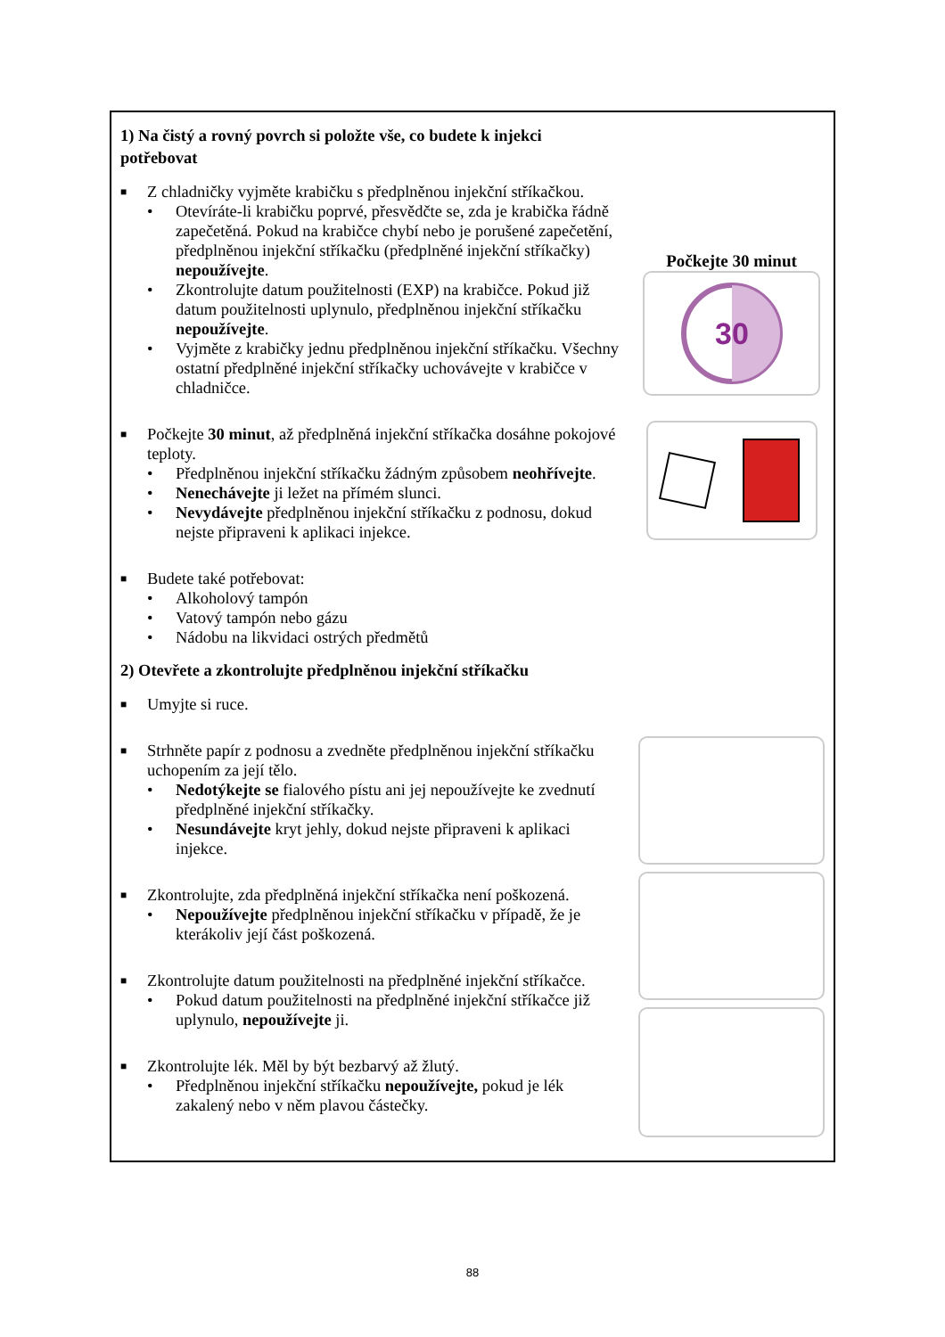1) Na čistý a rovný povrch si položte vše, co budete k injekci potřebovat
■ Z chladničky vyjměte krabičku s předplněnou injekční stříkačkou.
• Otevíráte-li krabičku poprvé, přesvědčte se, zda je krabička řádně zapečetěná. Pokud na krabičce chybí nebo je porušené zapečetění, předplněnou injekční stříkačku (předplněné injekční stříkačky) nepoužívejte.
• Zkontrolujte datum použitelnosti (EXP) na krabičce. Pokud již datum použitelnosti uplynulo, předplněnou injekční stříkačku nepoužívejte.
• Vyjměte z krabičky jednu předplněnou injekční stříkačku. Všechny ostatní předplněné injekční stříkačky uchovávejte v krabičce v chladničce.
■ Počkejte 30 minut, až předplněná injekční stříkačka dosáhne pokojové teploty.
• Předplněnou injekční stříkačku žádným způsobem neohřívejte.
• Nenechávejte ji ležet na přímém slunci.
• Nevydávejte předplněnou injekční stříkačku z podnosu, dokud nejste připraveni k aplikaci injekce.
■ Budete také potřebovat:
• Alkoholový tampón
• Vatový tampón nebo gázu
• Nádobu na likvidaci ostrých předmětů
2) Otevřete a zkontrolujte předplněnou injekční stříkačku
■ Umyjte si ruce.
■ Strhněte papír z podnosu a zvedněte předplněnou injekční stříkačku uchopením za její tělo.
• Nedotýkejte se fialového pístu ani jej nepoužívejte ke zvednutí předplněné injekční stříkačky.
• Nesundávejte kryt jehly, dokud nejste připraveni k aplikaci injekce.
■ Zkontrolujte, zda předplněná injekční stříkačka není poškozená.
• Nepoužívejte předplněnou injekční stříkačku v případě, že je kterákoliv její část poškozená.
■ Zkontrolujte datum použitelnosti na předplněné injekční stříkačce.
• Pokud datum použitelnosti na předplněné injekční stříkačce již uplynulo, nepoužívejte ji.
■ Zkontrolujte lék. Měl by být bezbarvý až žlutý.
• Předplněnou injekční stříkačku nepoužívejte, pokud je lék zakalený nebo v něm plavou částečky.
Počkejte 30 minut
30
88